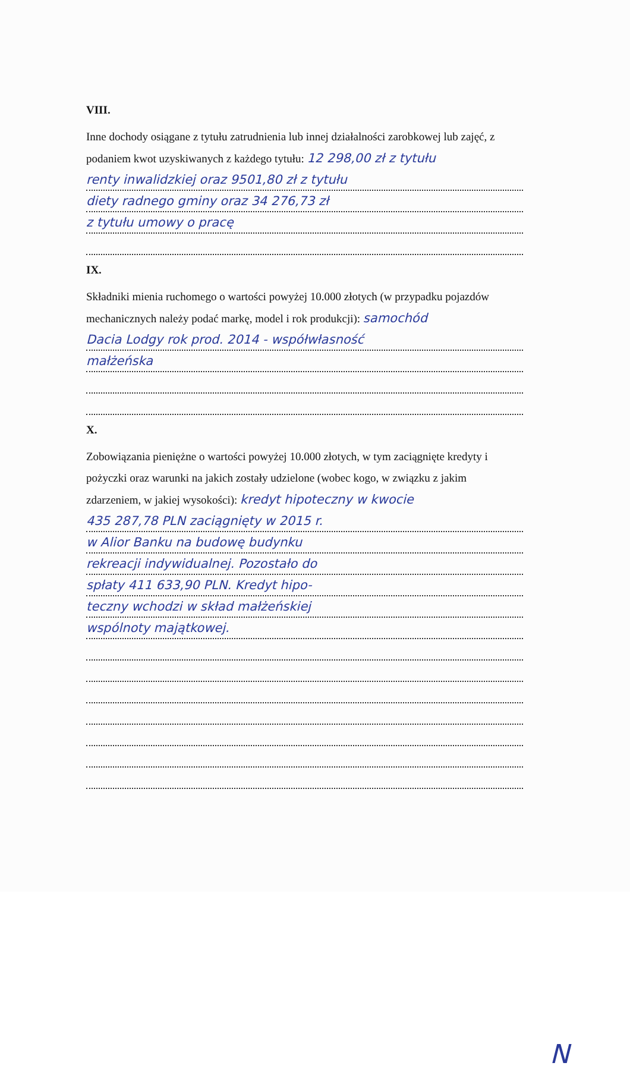VIII.
Inne dochody osiągane z tytułu zatrudnienia lub innej działalności zarobkowej lub zajęć, z podaniem kwot uzyskiwanych z każdego tytułu: 12 298,00 zł z tytułu
renty inwalidzkiej oraz 9501,80 zł z tytułu
diety radnego gminy oraz 34 276,73 zł
z tytułu umowy o pracę
IX.
Składniki mienia ruchomego o wartości powyżej 10.000 złotych (w przypadku pojazdów mechanicznych należy podać markę, model i rok produkcji): samochód
Dacia Lodgy rok prod. 2014 - współwłasność
małżeńska
X.
Zobowiązania pieniężne o wartości powyżej 10.000 złotych, w tym zaciągnięte kredyty i pożyczki oraz warunki na jakich zostały udzielone (wobec kogo, w związku z jakim zdarzeniem, w jakiej wysokości): kredyt hipoteczny w kwocie
435 287,78 PLN zaciągnięty w 2015 r.
w Alior Banku na budowę budynku
rekreacji indywidualnej. Pozostało do
spłaty 411 633,90 PLN. Kredyt hipo-
teczny wchodzi w skład małżeńskiej
wspólnoty majątkowej.
N